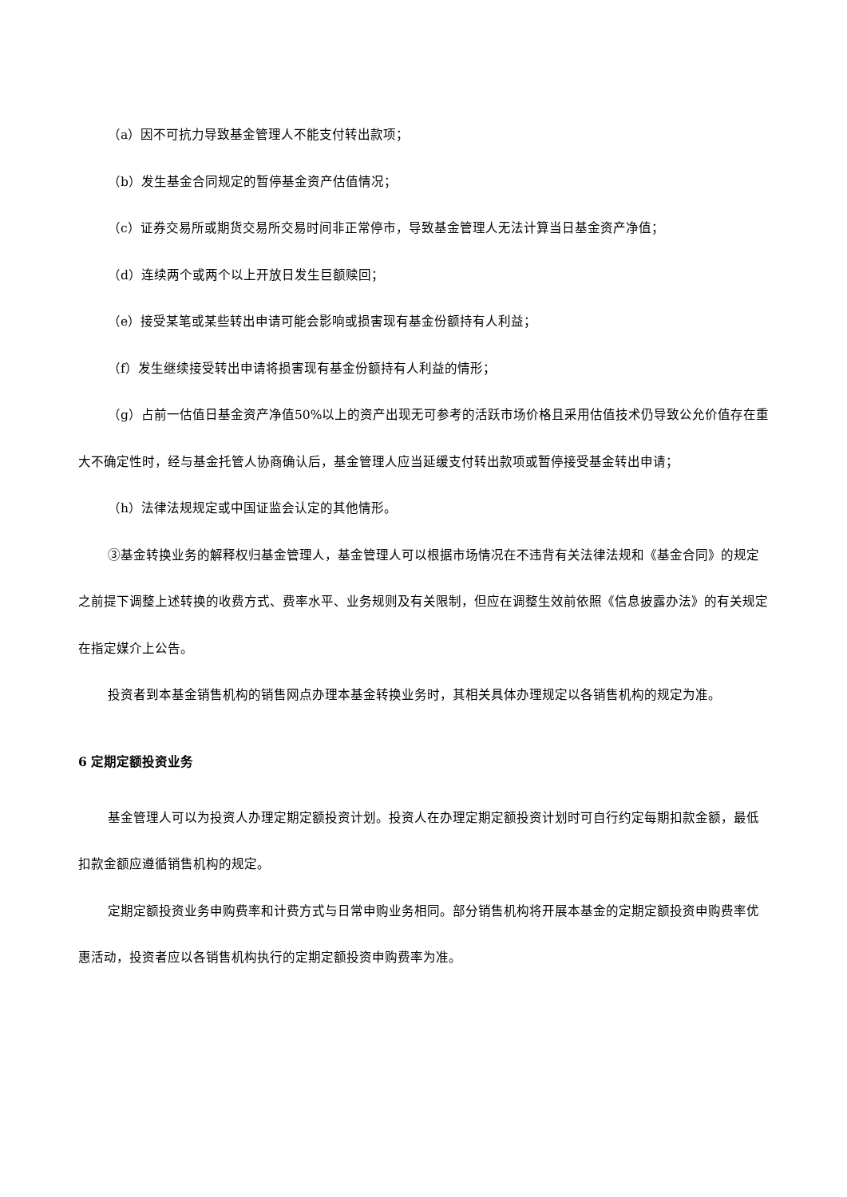（a）因不可抗力导致基金管理人不能支付转出款项；
（b）发生基金合同规定的暂停基金资产估值情况；
（c）证券交易所或期货交易所交易时间非正常停市，导致基金管理人无法计算当日基金资产净值；
（d）连续两个或两个以上开放日发生巨额赎回；
（e）接受某笔或某些转出申请可能会影响或损害现有基金份额持有人利益；
（f）发生继续接受转出申请将损害现有基金份额持有人利益的情形；
（g）占前一估值日基金资产净值50%以上的资产出现无可参考的活跃市场价格且采用估值技术仍导致公允价值存在重大不确定性时，经与基金托管人协商确认后，基金管理人应当延缓支付转出款项或暂停接受基金转出申请；
（h）法律法规规定或中国证监会认定的其他情形。
③基金转换业务的解释权归基金管理人，基金管理人可以根据市场情况在不违背有关法律法规和《基金合同》的规定之前提下调整上述转换的收费方式、费率水平、业务规则及有关限制，但应在调整生效前依照《信息披露办法》的有关规定在指定媒介上公告。
投资者到本基金销售机构的销售网点办理本基金转换业务时，其相关具体办理规定以各销售机构的规定为准。
6 定期定额投资业务
基金管理人可以为投资人办理定期定额投资计划。投资人在办理定期定额投资计划时可自行约定每期扣款金额，最低扣款金额应遵循销售机构的规定。
定期定额投资业务申购费率和计费方式与日常申购业务相同。部分销售机构将开展本基金的定期定额投资申购费率优惠活动，投资者应以各销售机构执行的定期定额投资申购费率为准。